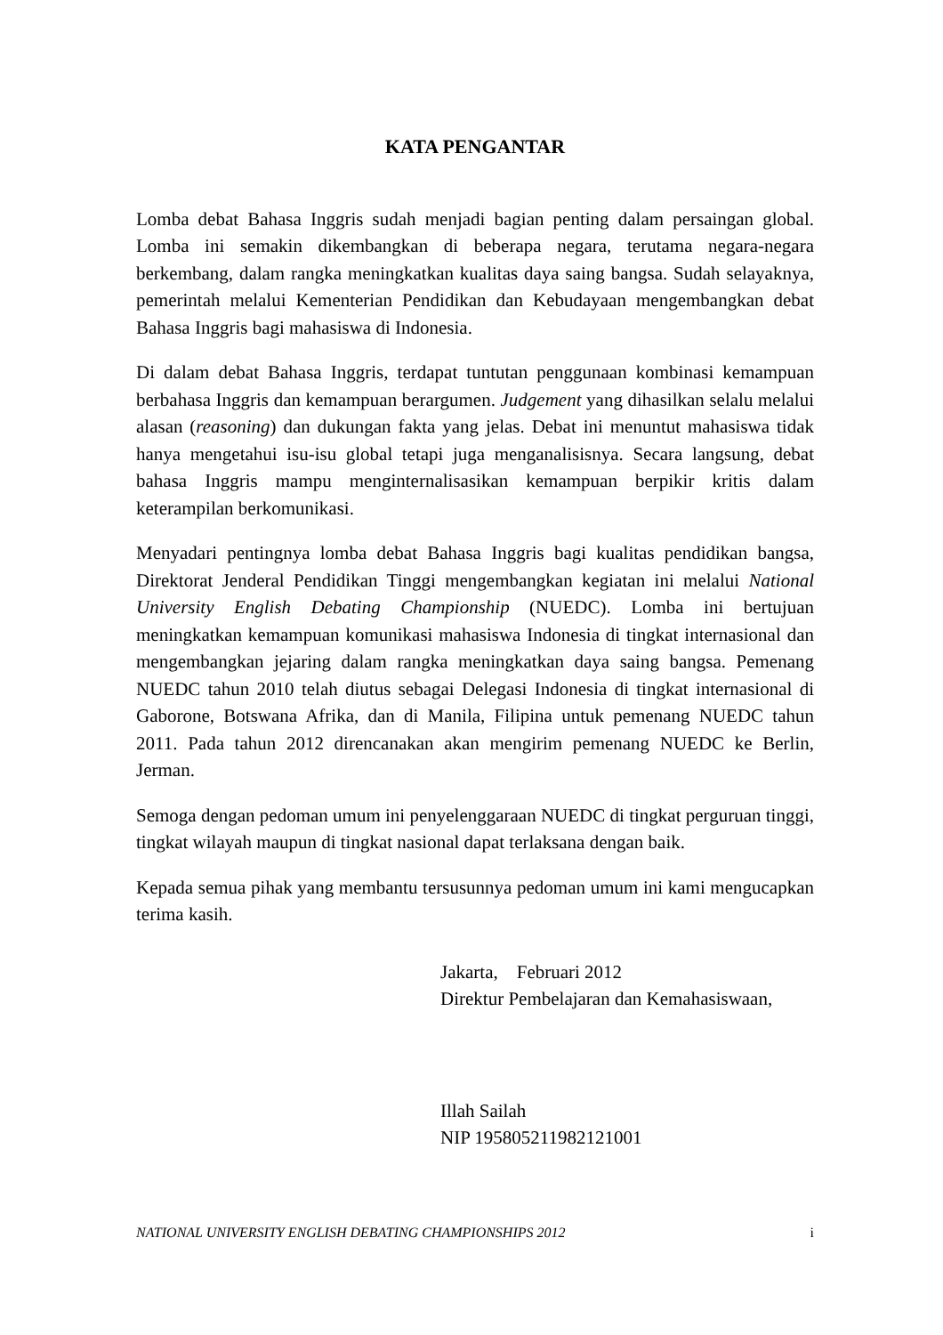KATA PENGANTAR
Lomba debat Bahasa Inggris sudah menjadi bagian penting dalam persaingan global. Lomba ini semakin dikembangkan di beberapa negara, terutama negara-negara berkembang, dalam rangka meningkatkan kualitas daya saing bangsa. Sudah selayaknya, pemerintah melalui Kementerian Pendidikan dan Kebudayaan mengembangkan debat Bahasa Inggris bagi mahasiswa di Indonesia.
Di dalam debat Bahasa Inggris, terdapat tuntutan penggunaan kombinasi kemampuan berbahasa Inggris dan kemampuan berargumen. Judgement yang dihasilkan selalu melalui alasan (reasoning) dan dukungan fakta yang jelas. Debat ini menuntut mahasiswa tidak hanya mengetahui isu-isu global tetapi juga menganalisisnya. Secara langsung, debat bahasa Inggris mampu menginternalisasikan kemampuan berpikir kritis dalam keterampilan berkomunikasi.
Menyadari pentingnya lomba debat Bahasa Inggris bagi kualitas pendidikan bangsa, Direktorat Jenderal Pendidikan Tinggi mengembangkan kegiatan ini melalui National University English Debating Championship (NUEDC). Lomba ini bertujuan meningkatkan kemampuan komunikasi mahasiswa Indonesia di tingkat internasional dan mengembangkan jejaring dalam rangka meningkatkan daya saing bangsa. Pemenang NUEDC tahun 2010 telah diutus sebagai Delegasi Indonesia di tingkat internasional di Gaborone, Botswana Afrika, dan di Manila, Filipina untuk pemenang NUEDC tahun 2011. Pada tahun 2012 direncanakan akan mengirim pemenang NUEDC ke Berlin, Jerman.
Semoga dengan pedoman umum ini penyelenggaraan NUEDC di tingkat perguruan tinggi, tingkat wilayah maupun di tingkat nasional dapat terlaksana dengan baik.
Kepada semua pihak yang membantu tersusunnya pedoman umum ini kami mengucapkan terima kasih.
Jakarta, Februari 2012
Direktur Pembelajaran dan Kemahasiswaan,
Illah Sailah
NIP 195805211982121001
NATIONAL UNIVERSITY ENGLISH DEBATING CHAMPIONSHIPS 2012 i